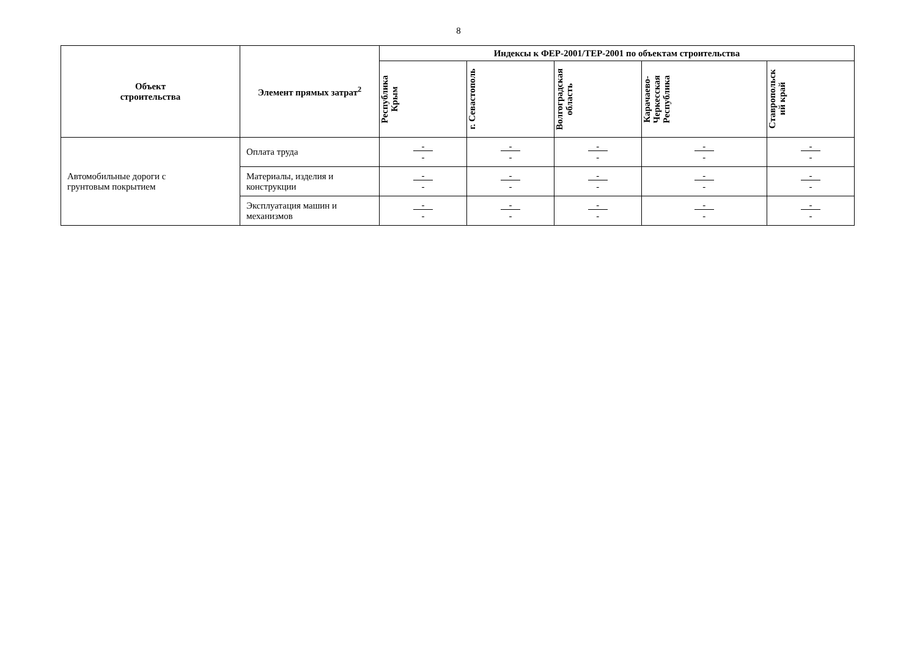8
| Объект строительства | Элемент прямых затрат<sup>2</sup> | Индексы к ФЕР-2001/ТЕР-2001 по объектам строительства | | | | |
| --- | --- | --- | --- | --- | --- | --- |
| | | Республика Крым | г. Севастополь | Волгоградская область | Карачаево- Черкесская Республика | Ставропольск ий край |
| Автомобильные дороги с грунтовым покрытием | Оплата труда | - - | - - | - - | - - | - - |
| | Материалы, изделия и конструкции | - - | - - | - - | - - | - - |
| | Эксплуатация машин и механизмов | - - | - - | - - | - - | - - |